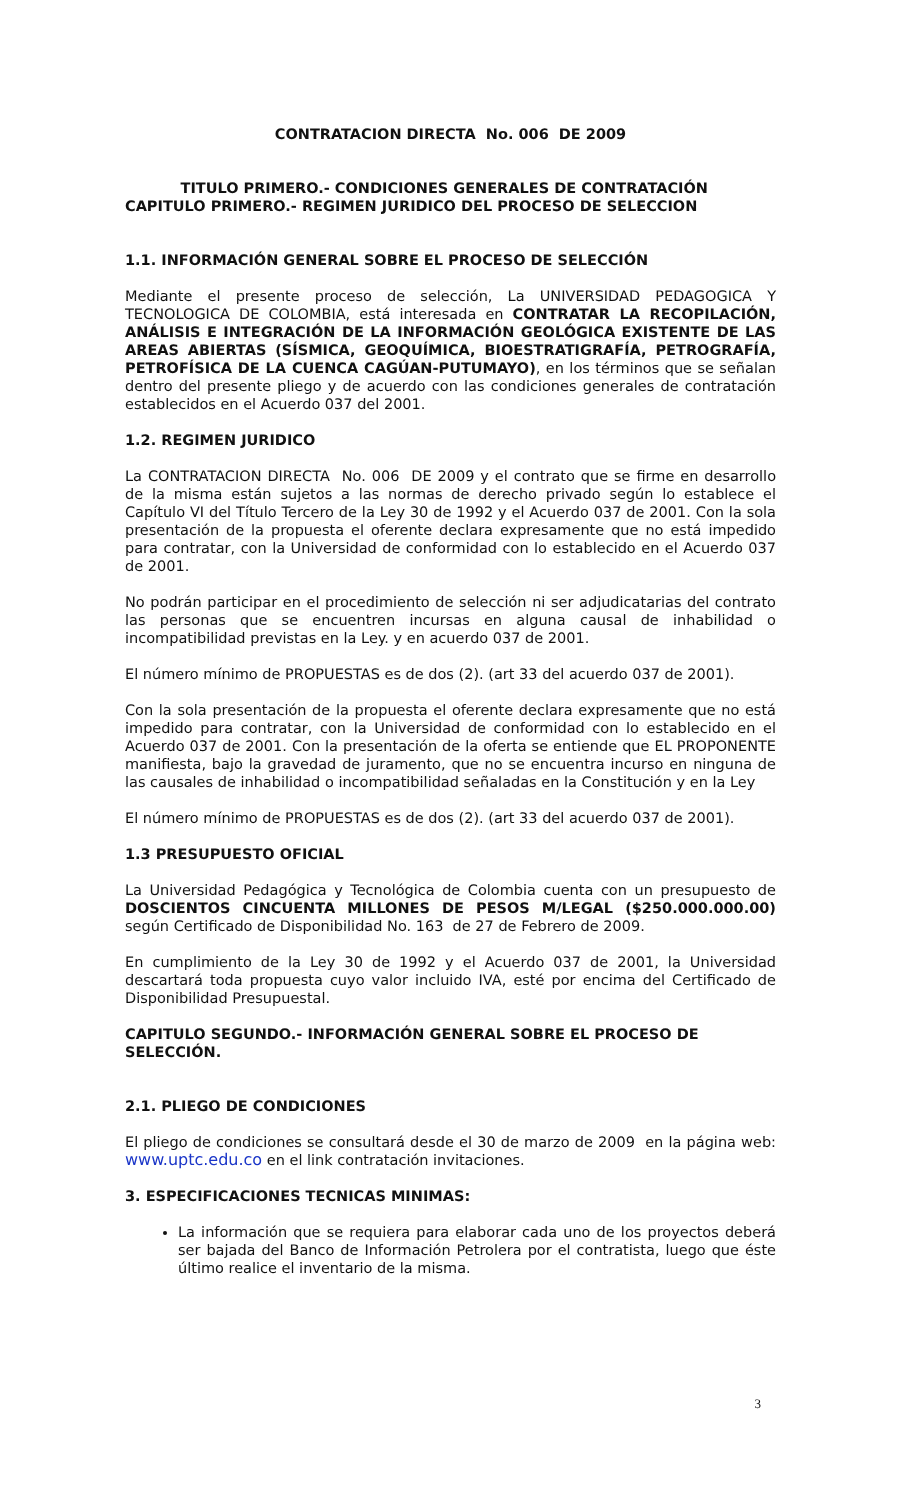CONTRATACION DIRECTA No. 006 DE 2009
TITULO PRIMERO.- CONDICIONES GENERALES DE CONTRATACIÓN
CAPITULO PRIMERO.- REGIMEN JURIDICO DEL PROCESO DE SELECCION
1.1. INFORMACIÓN GENERAL SOBRE EL PROCESO DE SELECCIÓN
Mediante el presente proceso de selección, La UNIVERSIDAD PEDAGOGICA Y TECNOLOGICA DE COLOMBIA, está interesada en CONTRATAR LA RECOPILACIÓN, ANÁLISIS E INTEGRACIÓN DE LA INFORMACIÓN GEOLÓGICA EXISTENTE DE LAS AREAS ABIERTAS (SÍSMICA, GEOQUÍMICA, BIOESTRATIGRAFÍA, PETROGRAFÍA, PETROFÍSICA DE LA CUENCA CAGÚAN-PUTUMAYO), en los términos que se señalan dentro del presente pliego y de acuerdo con las condiciones generales de contratación establecidos en el Acuerdo 037 del 2001.
1.2. REGIMEN JURIDICO
La CONTRATACION DIRECTA No. 006 DE 2009 y el contrato que se firme en desarrollo de la misma están sujetos a las normas de derecho privado según lo establece el Capítulo VI del Título Tercero de la Ley 30 de 1992 y el Acuerdo 037 de 2001. Con la sola presentación de la propuesta el oferente declara expresamente que no está impedido para contratar, con la Universidad de conformidad con lo establecido en el Acuerdo 037 de 2001.
No podrán participar en el procedimiento de selección ni ser adjudicatarias del contrato las personas que se encuentren incursas en alguna causal de inhabilidad o incompatibilidad previstas en la Ley. y en acuerdo 037 de 2001.
El número mínimo de PROPUESTAS es de dos (2). (art 33 del acuerdo 037 de 2001).
Con la sola presentación de la propuesta el oferente declara expresamente que no está impedido para contratar, con la Universidad de conformidad con lo establecido en el Acuerdo 037 de 2001. Con la presentación de la oferta se entiende que EL PROPONENTE manifiesta, bajo la gravedad de juramento, que no se encuentra incurso en ninguna de las causales de inhabilidad o incompatibilidad señaladas en la Constitución y en la Ley
El número mínimo de PROPUESTAS es de dos (2). (art 33 del acuerdo 037 de 2001).
1.3 PRESUPUESTO OFICIAL
La Universidad Pedagógica y Tecnológica de Colombia cuenta con un presupuesto de DOSCIENTOS CINCUENTA MILLONES DE PESOS M/LEGAL ($250.000.000.00) según Certificado de Disponibilidad No. 163 de 27 de Febrero de 2009.
En cumplimiento de la Ley 30 de 1992 y el Acuerdo 037 de 2001, la Universidad descartará toda propuesta cuyo valor incluido IVA, esté por encima del Certificado de Disponibilidad Presupuestal.
CAPITULO SEGUNDO.- INFORMACIÓN GENERAL SOBRE EL PROCESO DE SELECCIÓN.
2.1. PLIEGO DE CONDICIONES
El pliego de condiciones se consultará desde el 30 de marzo de 2009 en la página web: www.uptc.edu.co en el link contratación invitaciones.
3. ESPECIFICACIONES TECNICAS MINIMAS:
La información que se requiera para elaborar cada uno de los proyectos deberá ser bajada del Banco de Información Petrolera por el contratista, luego que éste último realice el inventario de la misma.
3